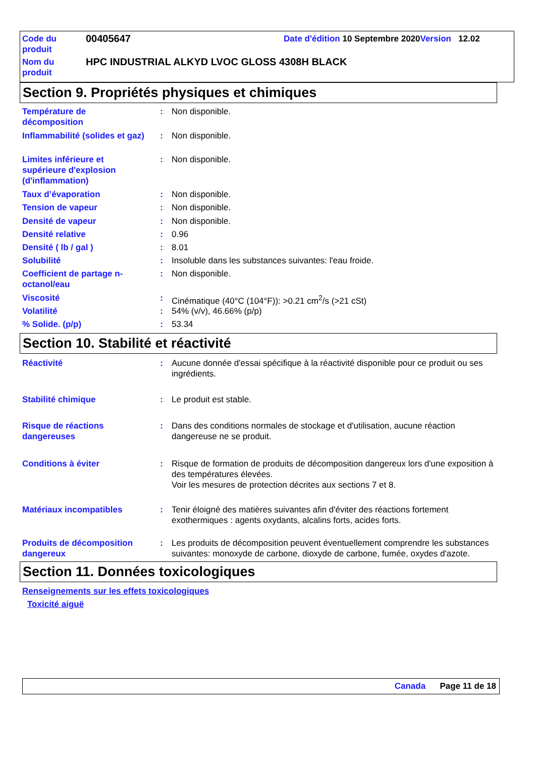| Code du produit | 00405647 | Date d'édition 10 Septembre 2020 Version 12.02 |
| Nom du produit | HPC INDUSTRIAL ALKYD LVOC GLOSS 4308H BLACK | |
Section 9. Propriétés physiques et chimiques
Température de décomposition
: Non disponible.
Inflammabilité (solides et gaz)
: Non disponible.
Limites inférieure et supérieure d'explosion (d'inflammation)
: Non disponible.
Taux d’évaporation : Non disponible.
Tension de vapeur : Non disponible.
Densité de vapeur : Non disponible.
Densité relative : 0.96
Densité ( lb / gal ) : 8.01
Solubilité : Insoluble dans les substances suivantes: l'eau froide.
Coefficient de partage n-octanol/eau
: Non disponible.
Viscosité : Cinématique (40°C (104°F)): >0.21 cm<sup>2</sup>/s (>21 cSt)
Volatilité : 54% (v/v), 46.66% (p/p)
% Solide. (p/p) : 53.34
Section 10. Stabilité et réactivité
Réactivité : Aucune donnée d'essai spécifique à la réactivité disponible pour ce produit ou ses ingrédients.
Stabilité chimique : Le produit est stable.
Risque de réactions dangereuses
: Dans des conditions normales de stockage et d'utilisation, aucune réaction dangereuse ne se produit.
Conditions à éviter : Risque de formation de produits de décomposition dangereux lors d'une exposition à des températures élevées.
Voir les mesures de protection décrites aux sections 7 et 8.
Matériaux incompatibles : Tenir éloigné des matières suivantes afin d'éviter des réactions fortement exothermiques : agents oxydants, alcalins forts, acides forts.
Produits de décomposition dangereux
: Les produits de décomposition peuvent éventuellement comprendre les substances suivantes: monoxyde de carbone, dioxyde de carbone, fumée, oxydes d'azote.
Section 11. Données toxicologiques
Renseignements sur les effets toxicologiques
Toxicité aiguë
Canada Page 11 de 18